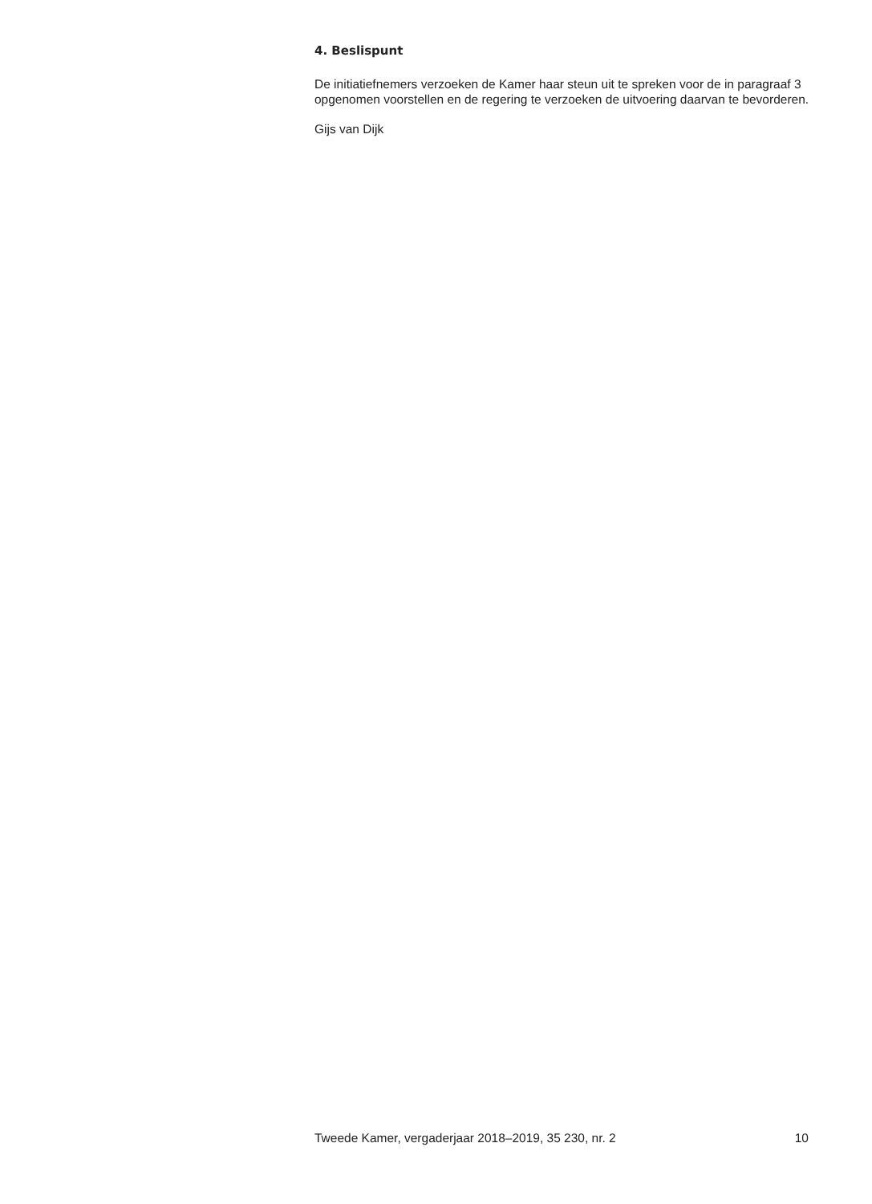4. Beslispunt
De initiatiefnemers verzoeken de Kamer haar steun uit te spreken voor de in paragraaf 3 opgenomen voorstellen en de regering te verzoeken de uitvoering daarvan te bevorderen.
Gijs van Dijk
Tweede Kamer, vergaderjaar 2018–2019, 35 230, nr. 2 10